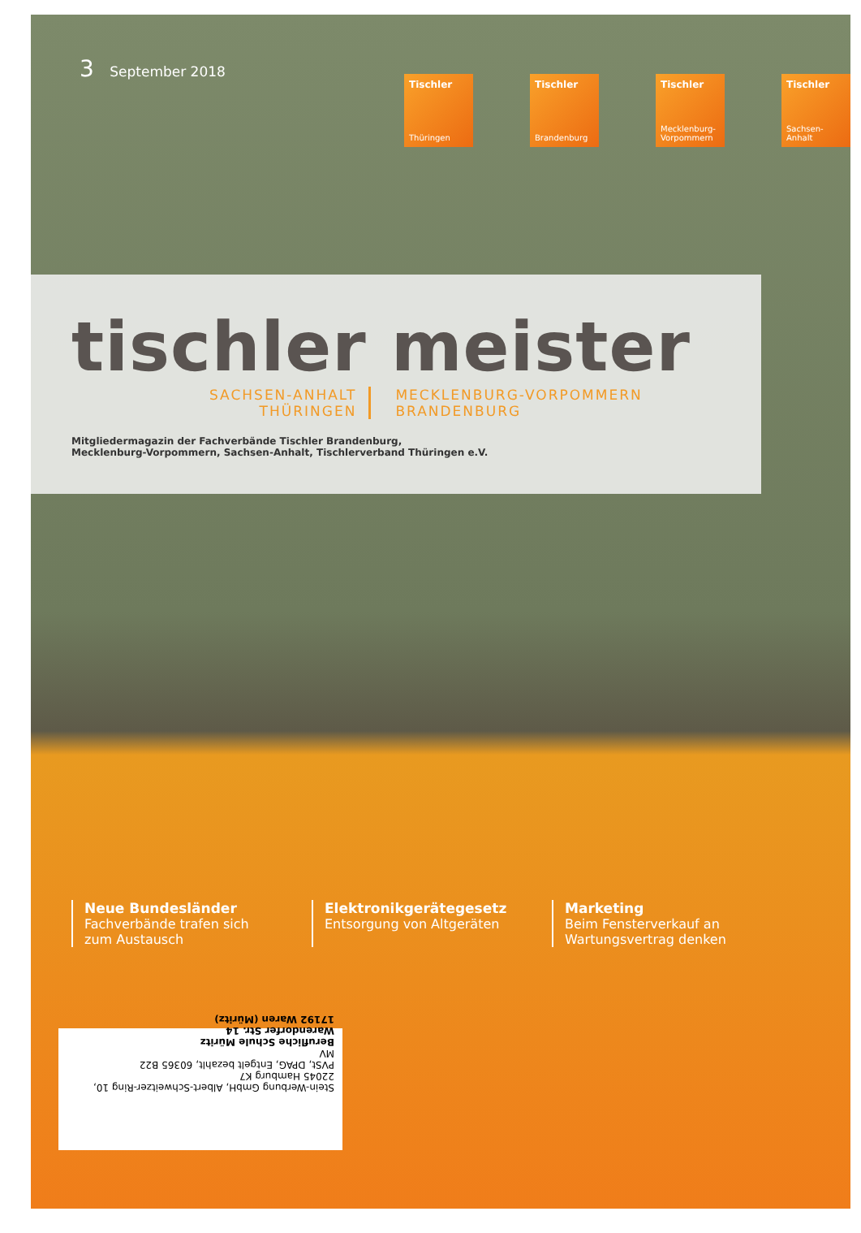3 September 2018
Tischler
Thüringen
Tischler
Brandenburg
Tischler
Mecklenburg-Vorpommern
Tischler
Sachsen-Anhalt
tischler meister
SACHSEN-ANHALT
THÜRINGEN
MECKLENBURG-VORPOMMERN
BRANDENBURG
Mitgliedermagazin der Fachverbände Tischler Brandenburg,
Mecklenburg-Vorpommern, Sachsen-Anhalt, Tischlerverband Thüringen e.V.
Neue Bundesländer
Fachverbände trafen sich zum Austausch
Elektronikgerätegesetz
Entsorgung von Altgeräten
Marketing
Beim Fensterverkauf an Wartungsvertrag denken
Stein-Werbung GmbH, Albert-Schweitzer-Ring 10, 22045 Hamburg K7
PVSt, DPAG, Entgelt bezahlt, 60365 B22
MV
Berufliche Schule Müritz
Warendorfer Str. 14
17192 Waren (Müritz)